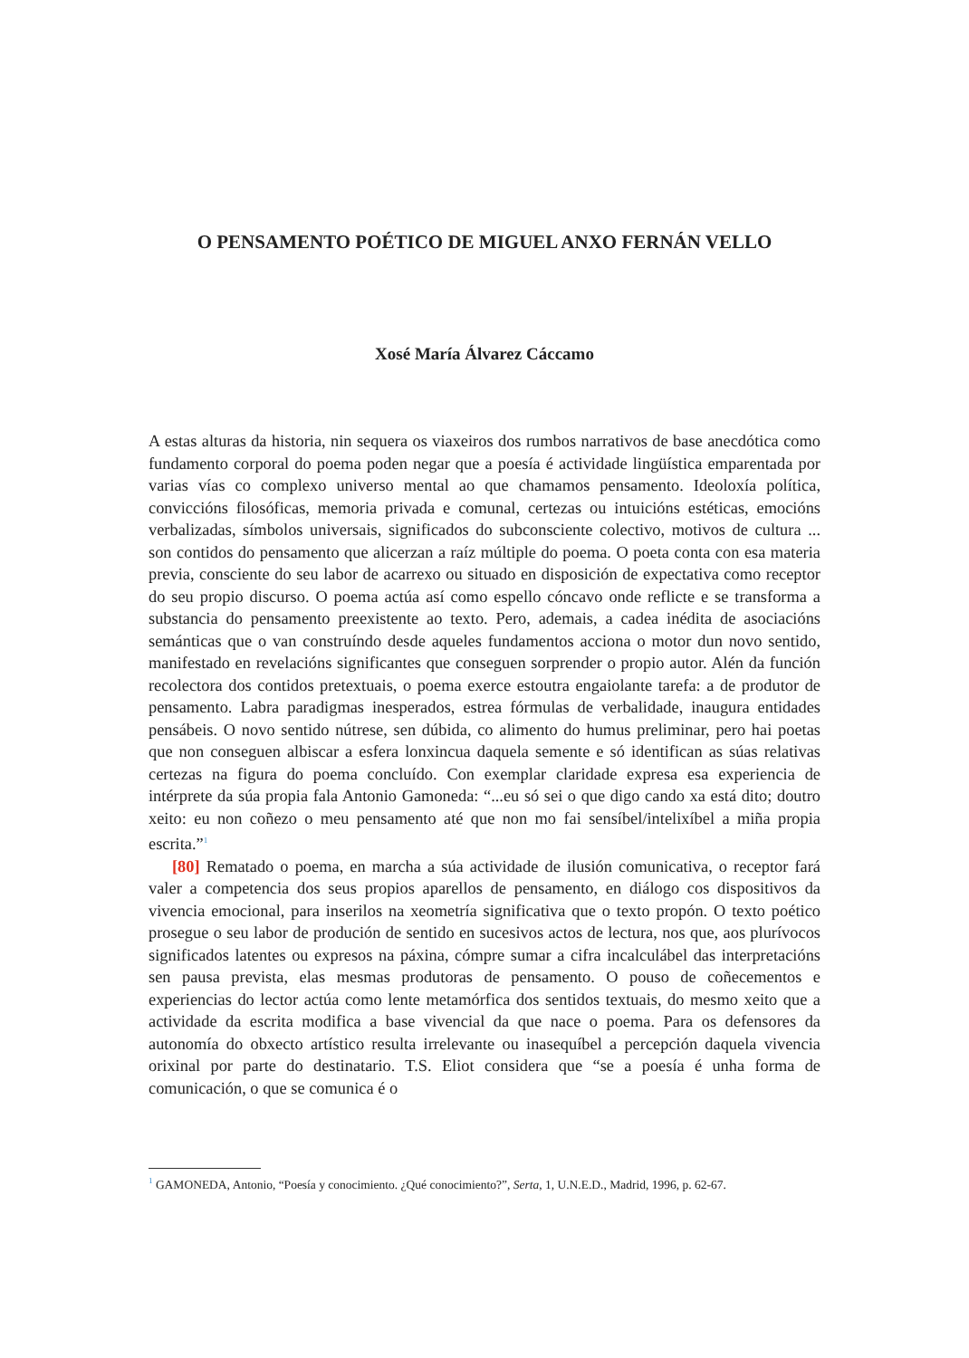O PENSAMENTO POÉTICO DE MIGUEL ANXO FERNÁN VELLO
Xosé María Álvarez Cáccamo
A estas alturas da historia, nin sequera os viaxeiros dos rumbos narrativos de base anecdótica como fundamento corporal do poema poden negar que a poesía é actividade lingüística emparentada por varias vías co complexo universo mental ao que chamamos pensamento. Ideoloxía política, conviccións filosóficas, memoria privada e comunal, certezas ou intuicións estéticas, emocións verbalizadas, símbolos universais, significados do subconsciente colectivo, motivos de cultura ... son contidos do pensamento que alicerzan a raíz múltiple do poema. O poeta conta con esa materia previa, consciente do seu labor de acarrexo ou situado en disposición de expectativa como receptor do seu propio discurso. O poema actúa así como espello cóncavo onde reflicte e se transforma a substancia do pensamento preexistente ao texto. Pero, ademais, a cadea inédita de asociacións semánticas que o van construíndo desde aqueles fundamentos acciona o motor dun novo sentido, manifestado en revelacións significantes que conseguen sorprender o propio autor. Alén da función recolectora dos contidos pretextuais, o poema exerce estoutra engaiolante tarefa: a de produtor de pensamento. Labra paradigmas inesperados, estrea fórmulas de verbalidade, inaugura entidades pensábeis. O novo sentido nútrese, sen dúbida, co alimento do humus preliminar, pero hai poetas que non conseguen albiscar a esfera lonxincua daquela semente e só identifican as súas relativas certezas na figura do poema concluído. Con exemplar claridade expresa esa experiencia de intérprete da súa propia fala Antonio Gamoneda: “...eu só sei o que digo cando xa está dito; doutro xeito: eu non coñezo o meu pensamento até que non mo fai sensíbel/intelixíbel a miña propia escrita.”<sup>1</sup>
[80] Rematado o poema, en marcha a súa actividade de ilusión comunicativa, o receptor fará valer a competencia dos seus propios aparellos de pensamento, en diálogo cos dispositivos da vivencia emocional, para inserilos na xeometría significativa que o texto propón. O texto poético prosegue o seu labor de produción de sentido en sucesivos actos de lectura, nos que, aos plurívocos significados latentes ou expresos na páxina, cómpre sumar a cifra incalculábel das interpretacións sen pausa prevista, elas mesmas produtoras de pensamento. O pouso de coñecementos e experiencias do lector actúa como lente metamórfica dos sentidos textuais, do mesmo xeito que a actividade da escrita modifica a base vivencial da que nace o poema. Para os defensores da autonomía do obxecto artístico resulta irrelevante ou inasequíbel a percepción daquela vivencia orixinal por parte do destinatario. T.S. Eliot considera que “se a poesía é unha forma de comunicación, o que se comunica é o
<sup>1</sup> GAMONEDA, Antonio, “Poesía y conocimiento. ¿Qué conocimiento?”, Serta, 1, U.N.E.D., Madrid, 1996, p. 62-67.